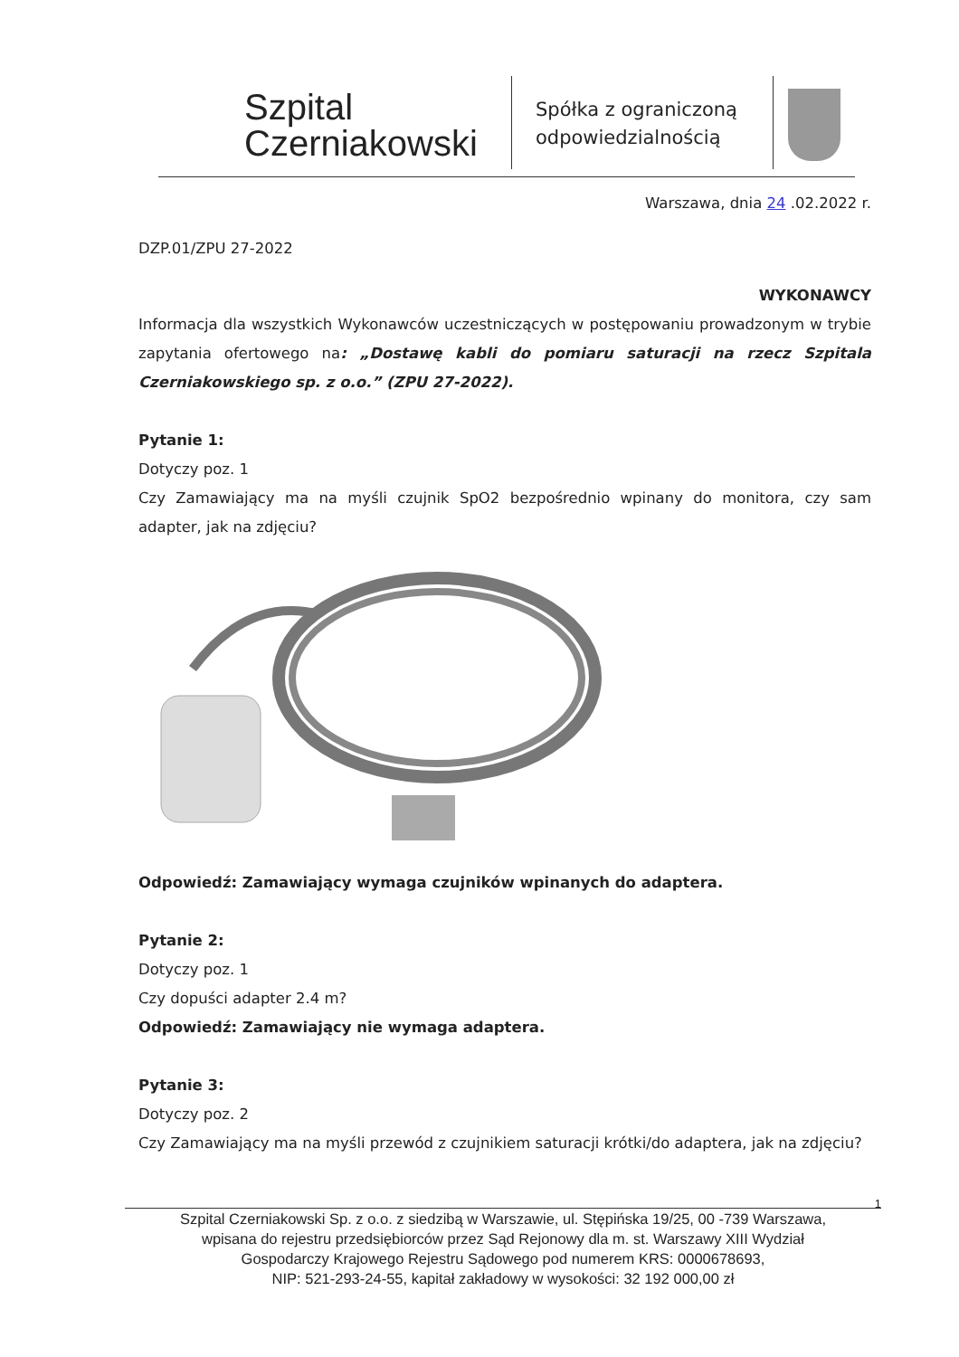Szpital
Czerniakowski
Spółka z ograniczoną odpowiedzialnością
Warszawa, dnia 24 .02.2022 r.
DZP.01/ZPU 27-2022
WYKONAWCY
Informacja dla wszystkich Wykonawców uczestniczących w postępowaniu prowadzonym w trybie zapytania ofertowego na: „Dostawę kabli do pomiaru saturacji na rzecz Szpitala Czerniakowskiego sp. z o.o.” (ZPU 27-2022).
Pytanie 1:
Dotyczy poz. 1
Czy Zamawiający ma na myśli czujnik SpO2 bezpośrednio wpinany do monitora, czy sam adapter, jak na zdjęciu?
Odpowiedź: Zamawiający wymaga czujników wpinanych do adaptera.
Pytanie 2:
Dotyczy poz. 1
Czy dopuści adapter 2.4 m?
Odpowiedź: Zamawiający nie wymaga adaptera.
Pytanie 3:
Dotyczy poz. 2
Czy Zamawiający ma na myśli przewód z czujnikiem saturacji krótki/do adaptera, jak na zdjęciu?
1
Szpital Czerniakowski Sp. z o.o. z siedzibą w Warszawie, ul. Stępińska 19/25, 00 -739 Warszawa,
wpisana do rejestru przedsiębiorców przez Sąd Rejonowy dla m. st. Warszawy XIII Wydział
Gospodarczy Krajowego Rejestru Sądowego pod numerem KRS: 0000678693,
NIP: 521-293-24-55, kapitał zakładowy w wysokości: 32 192 000,00 zł